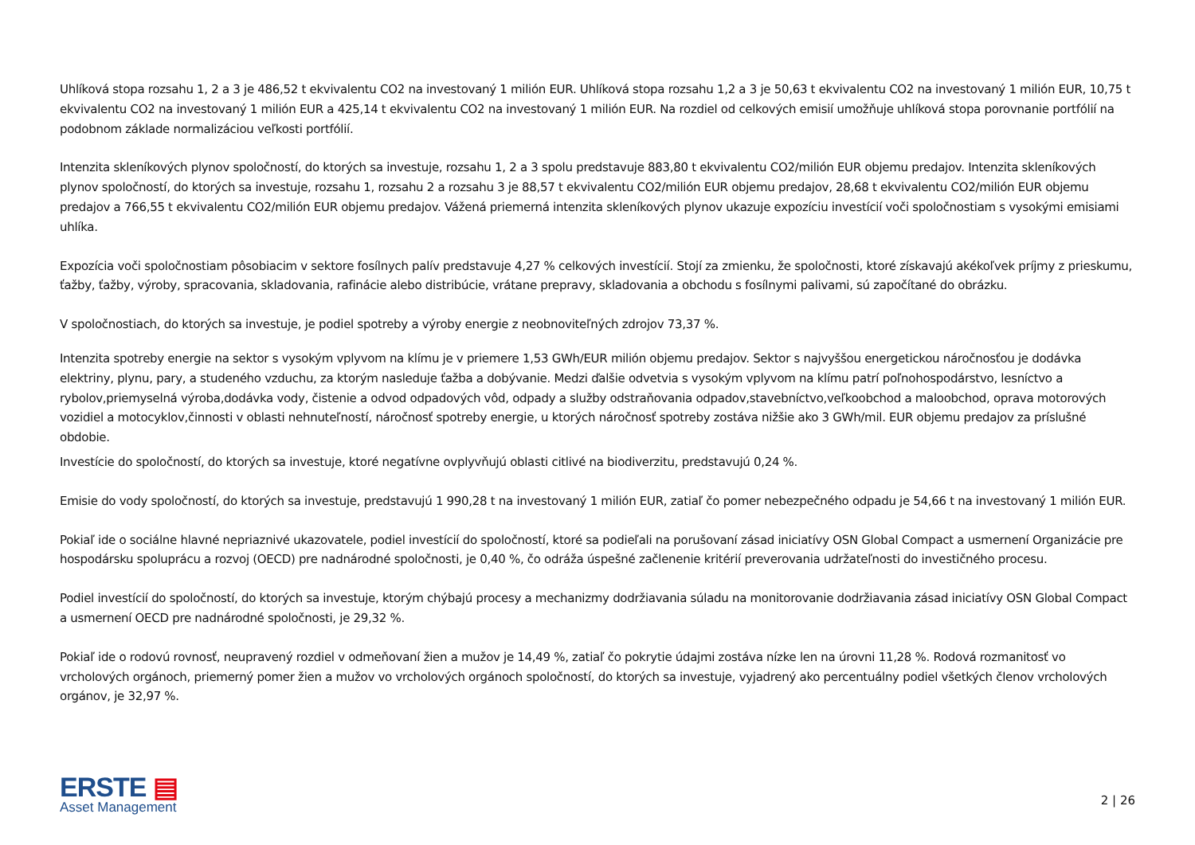Uhlíková stopa rozsahu 1, 2 a 3 je 486,52 t ekvivalentu CO2 na investovaný 1 milión EUR. Uhlíková stopa rozsahu 1,2 a 3 je 50,63 t ekvivalentu CO2 na investovaný 1 milión EUR, 10,75 t ekvivalentu CO2 na investovaný 1 milión EUR a 425,14 t ekvivalentu CO2 na investovaný 1 milión EUR. Na rozdiel od celkových emisií umožňuje uhlíková stopa porovnanie portfólií na podobnom základe normalizáciou veľkosti portfólií.
Intenzita skleníkových plynov spoločností, do ktorých sa investuje, rozsahu 1, 2 a 3 spolu predstavuje 883,80 t ekvivalentu CO2/milión EUR objemu predajov. Intenzita skleníkových plynov spoločností, do ktorých sa investuje, rozsahu 1, rozsahu 2 a rozsahu 3 je 88,57 t ekvivalentu CO2/milión EUR objemu predajov, 28,68 t ekvivalentu CO2/milión EUR objemu predajov a 766,55 t ekvivalentu CO2/milión EUR objemu predajov. Vážená priemerná intenzita skleníkových plynov ukazuje expozíciu investícií voči spoločnostiam s vysokými emisiami uhlíka.
Expozícia voči spoločnostiam pôsobiacim v sektore fosílnych palív predstavuje 4,27 % celkových investícií. Stojí za zmienku, že spoločnosti, ktoré získavajú akékoľvek príjmy z prieskumu, ťažby, ťažby, výroby, spracovania, skladovania, rafinácie alebo distribúcie, vrátane prepravy, skladovania a obchodu s fosílnymi palivami, sú započítané do obrázku.
V spoločnostiach, do ktorých sa investuje, je podiel spotreby a výroby energie z neobnoviteľných zdrojov 73,37 %.
Intenzita spotreby energie na sektor s vysokým vplyvom na klímu je v priemere 1,53 GWh/EUR milión objemu predajov. Sektor s najvyššou energetickou náročnosťou je dodávka elektriny, plynu, pary, a studeného vzduchu, za ktorým nasleduje ťažba a dobývanie. Medzi ďalšie odvetvia s vysokým vplyvom na klímu patrí poľnohospodárstvo, lesníctvo a rybolov,priemyselná výroba,dodávka vody, čistenie a odvod odpadových vôd, odpady a služby odstraňovania odpadov,stavebníctvo,veľkoobchod a maloobchod, oprava motorových vozidiel a motocyklov,činnosti v oblasti nehnuteľností, náročnosť spotreby energie, u ktorých náročnosť spotreby zostáva nižšie ako 3 GWh/mil. EUR objemu predajov za príslušné obdobie.
Investície do spoločností, do ktorých sa investuje, ktoré negatívne ovplyvňujú oblasti citlivé na biodiverzitu, predstavujú 0,24 %.
Emisie do vody spoločností, do ktorých sa investuje, predstavujú 1 990,28 t na investovaný 1 milión EUR, zatiaľ čo pomer nebezpečného odpadu je 54,66 t na investovaný 1 milión EUR.
Pokiaľ ide o sociálne hlavné nepriaznivé ukazovatele, podiel investícií do spoločností, ktoré sa podieľali na porušovaní zásad iniciatívy OSN Global Compact a usmernení Organizácie pre hospodársku spoluprácu a rozvoj (OECD) pre nadnárodné spoločnosti, je 0,40 %, čo odráža úspešné začlenenie kritérií preverovania udržateľnosti do investičného procesu.
Podiel investícií do spoločností, do ktorých sa investuje, ktorým chýbajú procesy a mechanizmy dodržiavania súladu na monitorovanie dodržiavania zásad iniciatívy OSN Global Compact a usmernení OECD pre nadnárodné spoločnosti, je 29,32 %.
Pokiaľ ide o rodovú rovnosť, neupravený rozdiel v odmeňovaní žien a mužov je 14,49 %, zatiaľ čo pokrytie údajmi zostáva nízke len na úrovni 11,28 %. Rodová rozmanitosť vo vrcholových orgánoch, priemerný pomer žien a mužov vo vrcholových orgánoch spoločností, do ktorých sa investuje, vyjadrený ako percentuálny podiel všetkých členov vrcholových orgánov, je 32,97 %.
ERSTE ▤
Asset Management
2 | 26